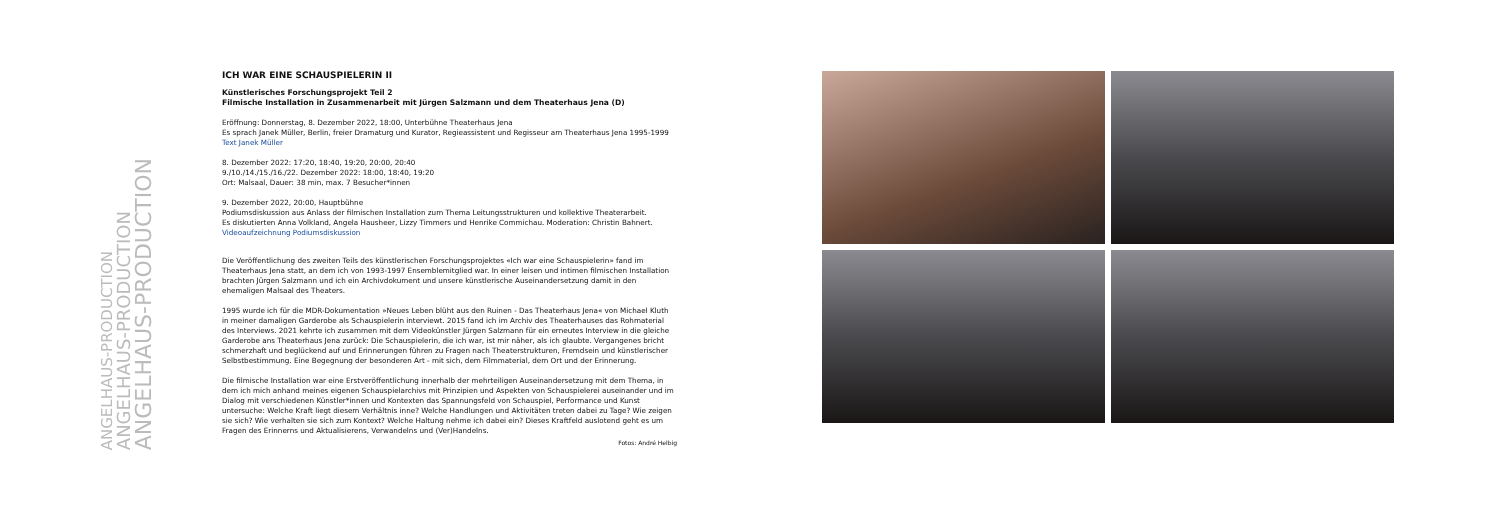ANGELHAUS-PRODUCTION
ANGELHAUS-PRODUCTION
ANGELHAUS-PRODUCTION
ICH WAR EINE SCHAUSPIELERIN II
Künstlerisches Forschungsprojekt Teil 2
Filmische Installation in Zusammenarbeit mit Jürgen Salzmann und dem Theaterhaus Jena (D)
Eröffnung: Donnerstag, 8. Dezember 2022, 18:00, Unterbühne Theaterhaus Jena
Es sprach Janek Müller, Berlin, freier Dramaturg und Kurator, Regieassistent und Regisseur am Theaterhaus Jena 1995-1999
Text Janek Müller
8. Dezember 2022: 17:20, 18:40, 19:20, 20:00, 20:40
9./10./14./15./16./22. Dezember 2022: 18:00, 18:40, 19:20
Ort: Malsaal, Dauer: 38 min, max. 7 Besucher*innen
9. Dezember 2022, 20:00, Hauptbühne
Podiumsdiskussion aus Anlass der filmischen Installation zum Thema Leitungsstrukturen und kollektive Theaterarbeit.
Es diskutierten Anna Volkland, Angela Hausheer, Lizzy Timmers und Henrike Commichau. Moderation: Christin Bahnert.
Videoaufzeichnung Podiumsdiskussion
Die Veröffentlichung des zweiten Teils des künstlerischen Forschungsprojektes «Ich war eine Schauspielerin» fand im Theaterhaus Jena statt, an dem ich von 1993-1997 Ensemblemitglied war. In einer leisen und intimen filmischen Installation brachten Jürgen Salzmann und ich ein Archivdokument und unsere künstlerische Auseinandersetzung damit in den ehemaligen Malsaal des Theaters.
1995 wurde ich für die MDR-Dokumentation »Neues Leben blüht aus den Ruinen - Das Theaterhaus Jena« von Michael Kluth in meiner damaligen Garderobe als Schauspielerin interviewt. 2015 fand ich im Archiv des Theaterhauses das Rohmaterial des Interviews. 2021 kehrte ich zusammen mit dem Videokünstler Jürgen Salzmann für ein erneutes Interview in die gleiche Garderobe ans Theaterhaus Jena zurück: Die Schauspielerin, die ich war, ist mir näher, als ich glaubte. Vergangenes bricht schmerzhaft und beglückend auf und Erinnerungen führen zu Fragen nach Theaterstrukturen, Fremdsein und künstlerischer Selbstbestimmung. Eine Begegnung der besonderen Art - mit sich, dem Filmmaterial, dem Ort und der Erinnerung.
Die filmische Installation war eine Erstveröffentlichung innerhalb der mehrteiligen Auseinandersetzung mit dem Thema, in dem ich mich anhand meines eigenen Schauspielarchivs mit Prinzipien und Aspekten von Schauspielerei auseinander und im Dialog mit verschiedenen Künstler*innen und Kontexten das Spannungsfeld von Schauspiel, Performance und Kunst untersuche: Welche Kraft liegt diesem Verhältnis inne? Welche Handlungen und Aktivitäten treten dabei zu Tage? Wie zeigen sie sich? Wie verhalten sie sich zum Kontext? Welche Haltung nehme ich dabei ein? Dieses Kraftfeld auslotend geht es um Fragen des Erinnerns und Aktualisierens, Verwandelns und (Ver)Handelns.
Fotos: André Helbig